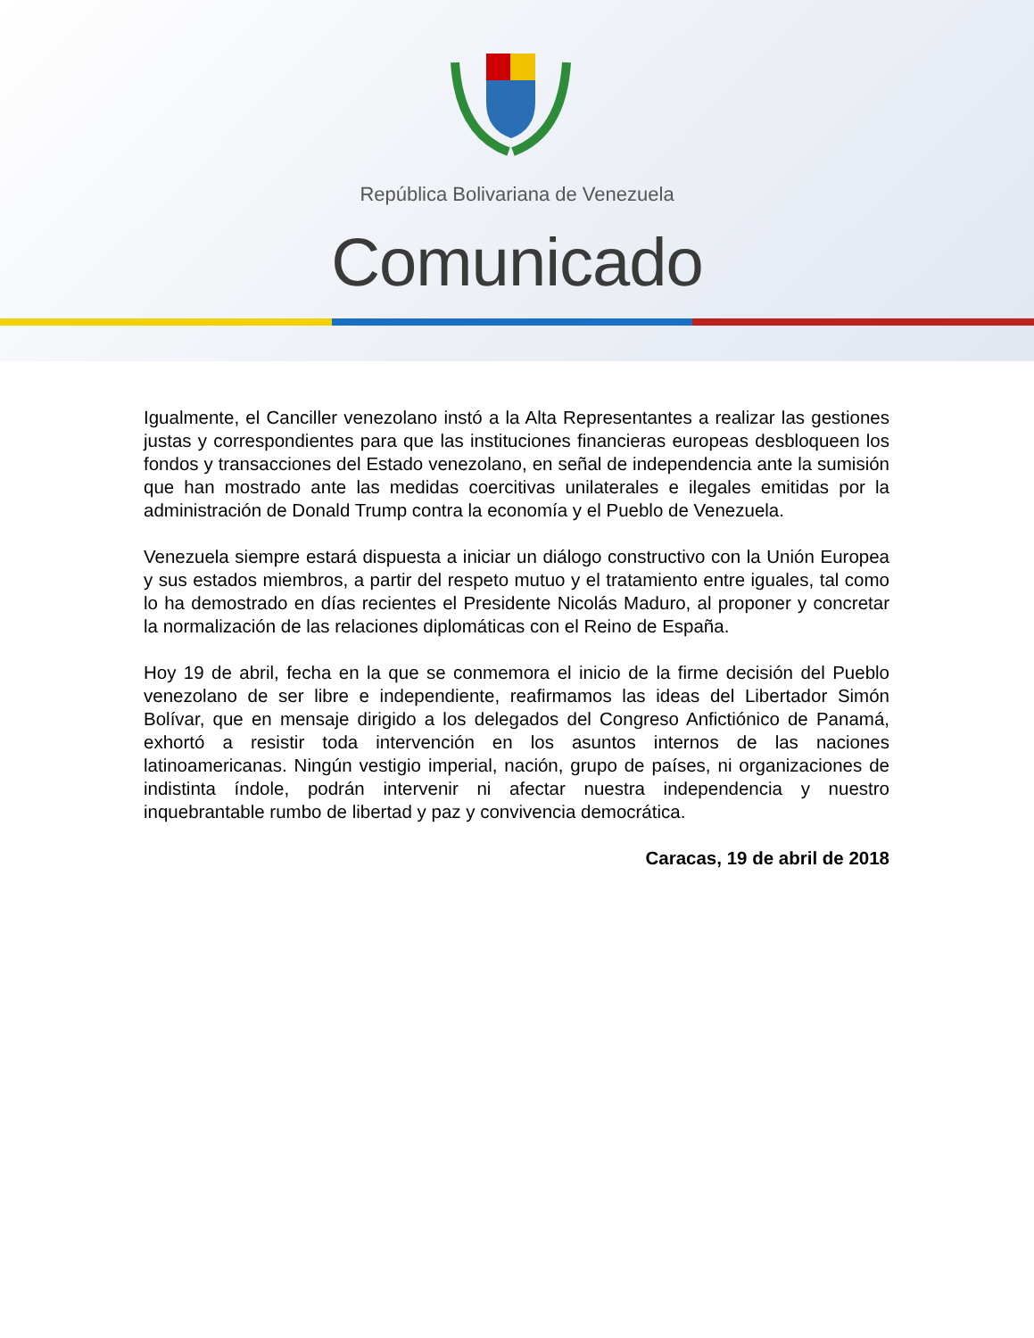República Bolivariana de Venezuela
Comunicado
Igualmente, el Canciller venezolano instó a la Alta Representantes a realizar las gestiones justas y correspondientes para que las instituciones financieras europeas desbloqueen los fondos y transacciones del Estado venezolano, en señal de independencia ante la sumisión que han mostrado ante las medidas coercitivas unilaterales e ilegales emitidas por la administración de Donald Trump contra la economía y el Pueblo de Venezuela.
Venezuela siempre estará dispuesta a iniciar un diálogo constructivo con la Unión Europea y sus estados miembros, a partir del respeto mutuo y el tratamiento entre iguales, tal como lo ha demostrado en días recientes el Presidente Nicolás Maduro, al proponer y concretar la normalización de las relaciones diplomáticas con el Reino de España.
Hoy 19 de abril, fecha en la que se conmemora el inicio de la firme decisión del Pueblo venezolano de ser libre e independiente, reafirmamos las ideas del Libertador Simón Bolívar, que en mensaje dirigido a los delegados del Congreso Anfictiónico de Panamá, exhortó a resistir toda intervención en los asuntos internos de las naciones latinoamericanas. Ningún vestigio imperial, nación, grupo de países, ni organizaciones de indistinta índole, podrán intervenir ni afectar nuestra independencia y nuestro inquebrantable rumbo de libertad y paz y convivencia democrática.
Caracas, 19 de abril de 2018